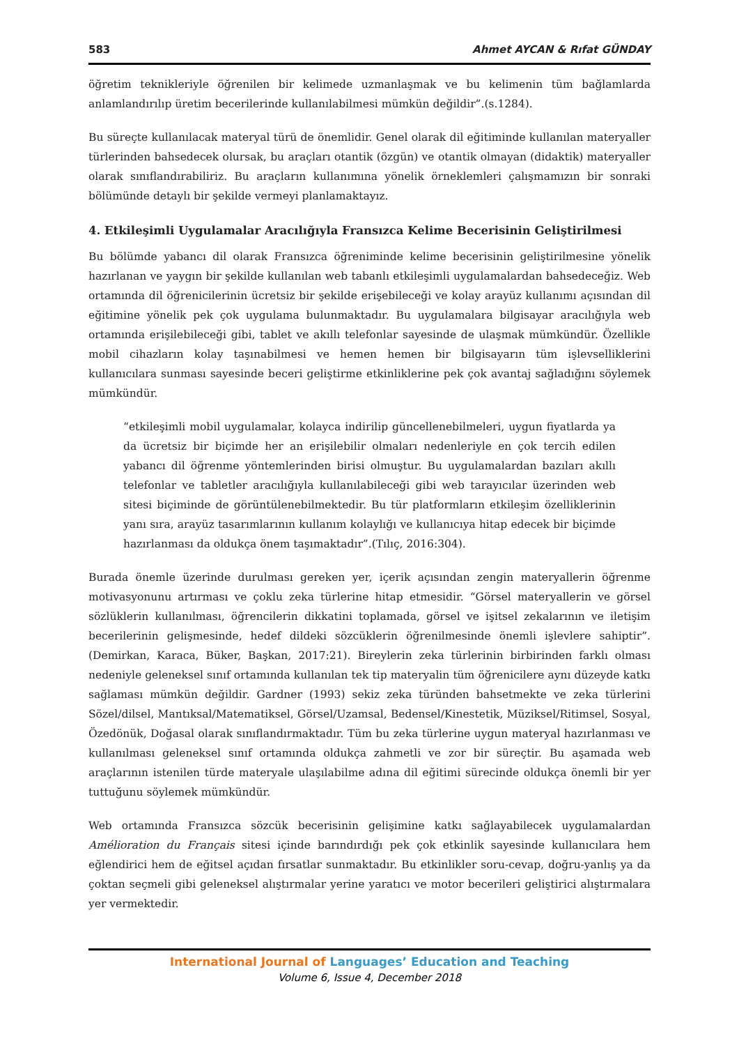583 Ahmet AYCAN & Rıfat GÜNDAY
öğretim teknikleriyle öğrenilen bir kelimede uzmanlaşmak ve bu kelimenin tüm bağlamlarda anlamlandırılıp üretim becerilerinde kullanılabilmesi mümkün değildir”.(s.1284).
Bu süreçte kullanılacak materyal türü de önemlidir. Genel olarak dil eğitiminde kullanılan materyaller türlerinden bahsedecek olursak, bu araçları otantik (özgün) ve otantik olmayan (didaktik) materyaller olarak sınıflandırabiliriz. Bu araçların kullanımına yönelik örneklemleri çalışmamızın bir sonraki bölümünde detaylı bir şekilde vermeyi planlamaktayız.
4. Etkileşimli Uygulamalar Aracılığıyla Fransızca Kelime Becerisinin Geliştirilmesi
Bu bölümde yabancı dil olarak Fransızca öğreniminde kelime becerisinin geliştirilmesine yönelik hazırlanan ve yaygın bir şekilde kullanılan web tabanlı etkileşimli uygulamalardan bahsedeceğiz. Web ortamında dil öğrenicilerinin ücretsiz bir şekilde erişebileceği ve kolay arayüz kullanımı açısından dil eğitimine yönelik pek çok uygulama bulunmaktadır. Bu uygulamalara bilgisayar aracılığıyla web ortamında erişilebileceği gibi, tablet ve akıllı telefonlar sayesinde de ulaşmak mümkündür. Özellikle mobil cihazların kolay taşınabilmesi ve hemen hemen bir bilgisayarın tüm işlevselliklerini kullanıcılara sunması sayesinde beceri geliştirme etkinliklerine pek çok avantaj sağladığını söylemek mümkündür.
“etkileşimli mobil uygulamalar, kolayca indirilip güncellenebilmeleri, uygun fiyatlarda ya da ücretsiz bir biçimde her an erişilebilir olmaları nedenleriyle en çok tercih edilen yabancı dil öğrenme yöntemlerinden birisi olmuştur. Bu uygulamalardan bazıları akıllı telefonlar ve tabletler aracılığıyla kullanılabileceği gibi web tarayıcılar üzerinden web sitesi biçiminde de görüntülenebilmektedir. Bu tür platformların etkileşim özelliklerinin yanı sıra, arayüz tasarımlarının kullanım kolaylığı ve kullanıcıya hitap edecek bir biçimde hazırlanması da oldukça önem taşımaktadır”.(Tılıç, 2016:304).
Burada önemle üzerinde durulması gereken yer, içerik açısından zengin materyallerin öğrenme motivasyonunu artırması ve çoklu zeka türlerine hitap etmesidir. “Görsel materyallerin ve görsel sözlüklerin kullanılması, öğrencilerin dikkatini toplamada, görsel ve işitsel zekalarının ve iletişim becerilerinin gelişmesinde, hedef dildeki sözcüklerin öğrenilmesinde önemli işlevlere sahiptir”. (Demirkan, Karaca, Büker, Başkan, 2017:21). Bireylerin zeka türlerinin birbirinden farklı olması nedeniyle geleneksel sınıf ortamında kullanılan tek tip materyalin tüm öğrenicilere aynı düzeyde katkı sağlaması mümkün değildir. Gardner (1993) sekiz zeka türünden bahsetmekte ve zeka türlerini Sözel/dilsel, Mantıksal/Matematiksel, Görsel/Uzamsal, Bedensel/Kinestetik, Müziksel/Ritimsel, Sosyal, Özedönük, Doğasal olarak sınıflandırmaktadır. Tüm bu zeka türlerine uygun materyal hazırlanması ve kullanılması geleneksel sınıf ortamında oldukça zahmetli ve zor bir süreçtir. Bu aşamada web araçlarının istenilen türde materyale ulaşılabilme adına dil eğitimi sürecinde oldukça önemli bir yer tuttuğunu söylemek mümkündür.
Web ortamında Fransızca sözcük becerisinin gelişimine katkı sağlayabilecek uygulamalardan Amélioration du Français sitesi içinde barındırdığı pek çok etkinlik sayesinde kullanıcılara hem eğlendirici hem de eğitsel açıdan fırsatlar sunmaktadır. Bu etkinlikler soru-cevap, doğru-yanlış ya da çoktan seçmeli gibi geleneksel alıştırmalar yerine yaratıcı ve motor becerileri geliştirici alıştırmalara yer vermektedir.
International Journal of Languages’ Education and Teaching
Volume 6, Issue 4, December 2018